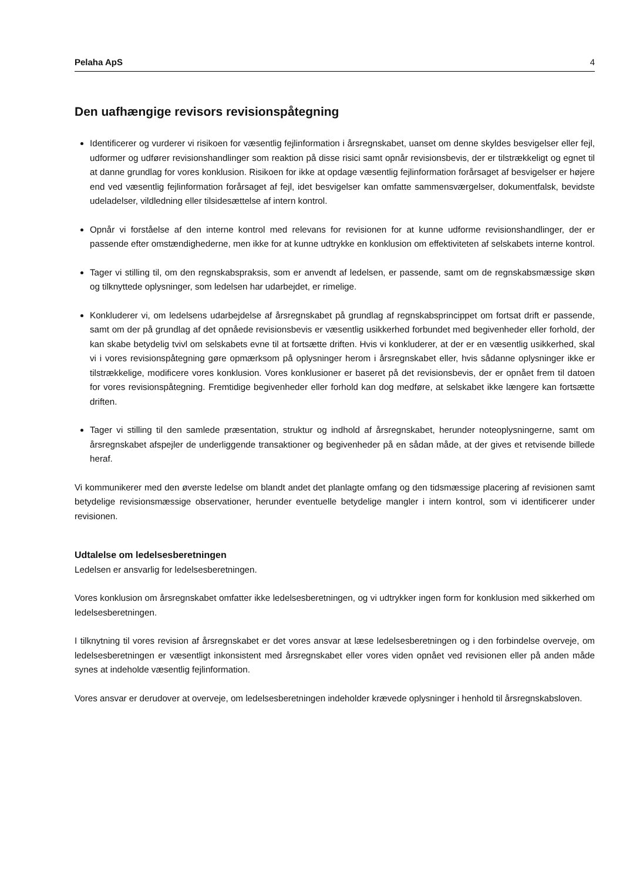Pelaha ApS 4
Den uafhængige revisors revisionspåtegning
Identificerer og vurderer vi risikoen for væsentlig fejlinformation i årsregnskabet, uanset om denne skyldes besvigelser eller fejl, udformer og udfører revisionshandlinger som reaktion på disse risici samt opnår revisionsbevis, der er tilstrækkeligt og egnet til at danne grundlag for vores konklusion. Risikoen for ikke at opdage væsentlig fejlinformation forårsaget af besvigelser er højere end ved væsentlig fejlinformation forårsaget af fejl, idet besvigelser kan omfatte sammensværgelser, dokumentfalsk, bevidste udeladelser, vildledning eller tilsidesættelse af intern kontrol.
Opnår vi forståelse af den interne kontrol med relevans for revisionen for at kunne udforme revisionshandlinger, der er passende efter omstændighederne, men ikke for at kunne udtrykke en konklusion om effektiviteten af selskabets interne kontrol.
Tager vi stilling til, om den regnskabspraksis, som er anvendt af ledelsen, er passende, samt om de regnskabsmæssige skøn og tilknyttede oplysninger, som ledelsen har udarbejdet, er rimelige.
Konkluderer vi, om ledelsens udarbejdelse af årsregnskabet på grundlag af regnskabsprincippet om fortsat drift er passende, samt om der på grundlag af det opnåede revisionsbevis er væsentlig usikkerhed forbundet med begivenheder eller forhold, der kan skabe betydelig tvivl om selskabets evne til at fortsætte driften. Hvis vi konkluderer, at der er en væsentlig usikkerhed, skal vi i vores revisionspåtegning gøre opmærksom på oplysninger herom i årsregnskabet eller, hvis sådanne oplysninger ikke er tilstrækkelige, modificere vores konklusion. Vores konklusioner er baseret på det revisionsbevis, der er opnået frem til datoen for vores revisionspåtegning. Fremtidige begivenheder eller forhold kan dog medføre, at selskabet ikke længere kan fortsætte driften.
Tager vi stilling til den samlede præsentation, struktur og indhold af årsregnskabet, herunder noteoplysningerne, samt om årsregnskabet afspejler de underliggende transaktioner og begivenheder på en sådan måde, at der gives et retvisende billede heraf.
Vi kommunikerer med den øverste ledelse om blandt andet det planlagte omfang og den tidsmæssige placering af revisionen samt betydelige revisionsmæssige observationer, herunder eventuelle betydelige mangler i intern kontrol, som vi identificerer under revisionen.
Udtalelse om ledelsesberetningen
Ledelsen er ansvarlig for ledelsesberetningen.
Vores konklusion om årsregnskabet omfatter ikke ledelsesberetningen, og vi udtrykker ingen form for konklusion med sikkerhed om ledelsesberetningen.
I tilknytning til vores revision af årsregnskabet er det vores ansvar at læse ledelsesberetningen og i den forbindelse overveje, om ledelsesberetningen er væsentligt inkonsistent med årsregnskabet eller vores viden opnået ved revisionen eller på anden måde synes at indeholde væsentlig fejlinformation.
Vores ansvar er derudover at overveje, om ledelsesberetningen indeholder krævede oplysninger i henhold til årsregnskabsloven.